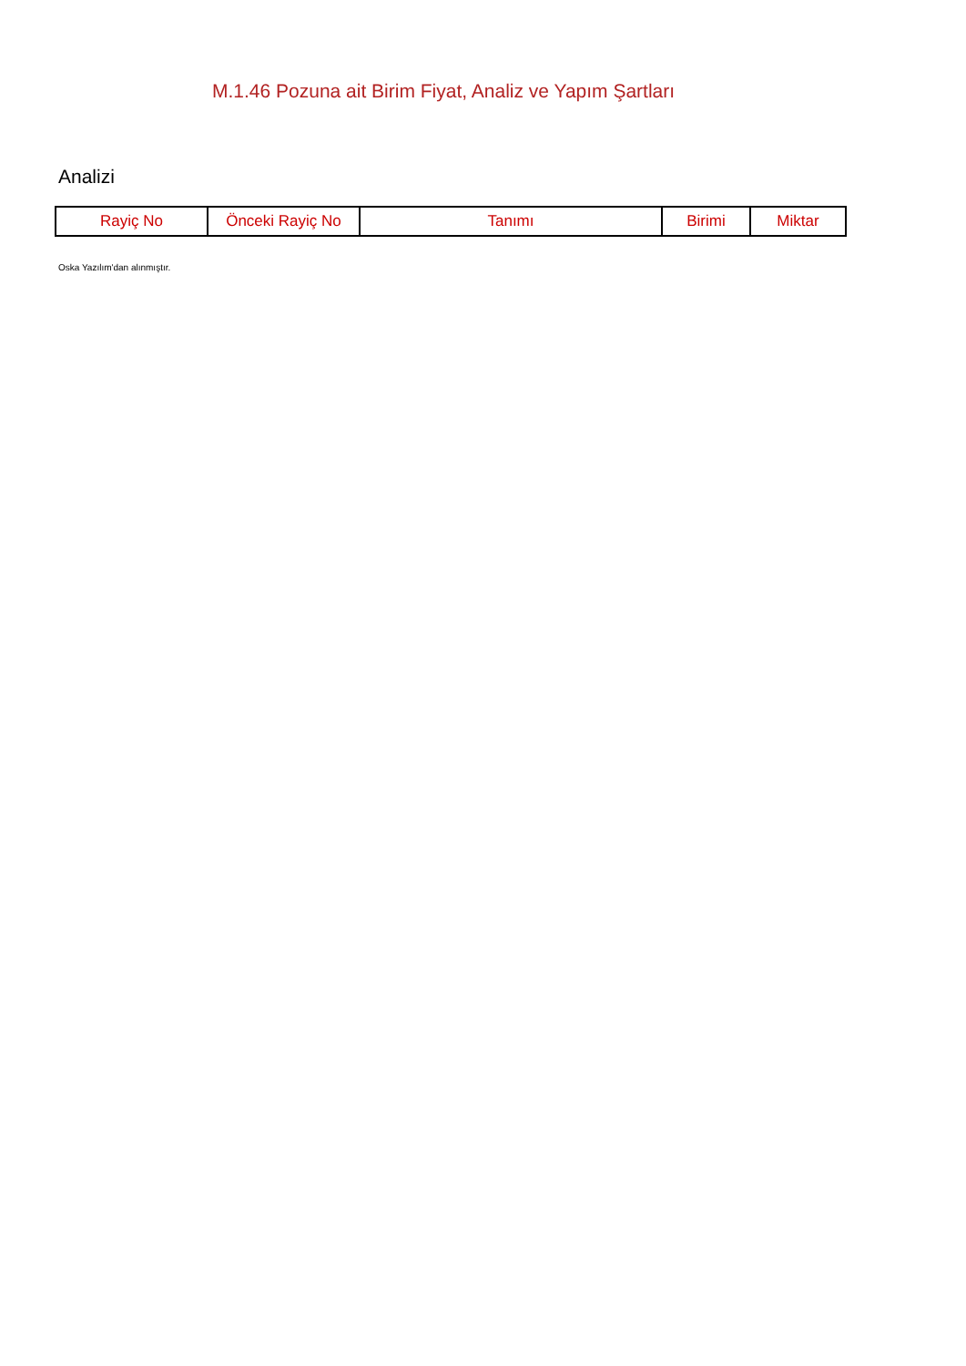M.1.46 Pozuna ait Birim Fiyat, Analiz ve Yapım Şartları
Analizi
| Rayiç No | Önceki Rayiç No | Tanımı | Birimi | Miktar |
| --- | --- | --- | --- | --- |
Oska Yazılım'dan alınmıştır.